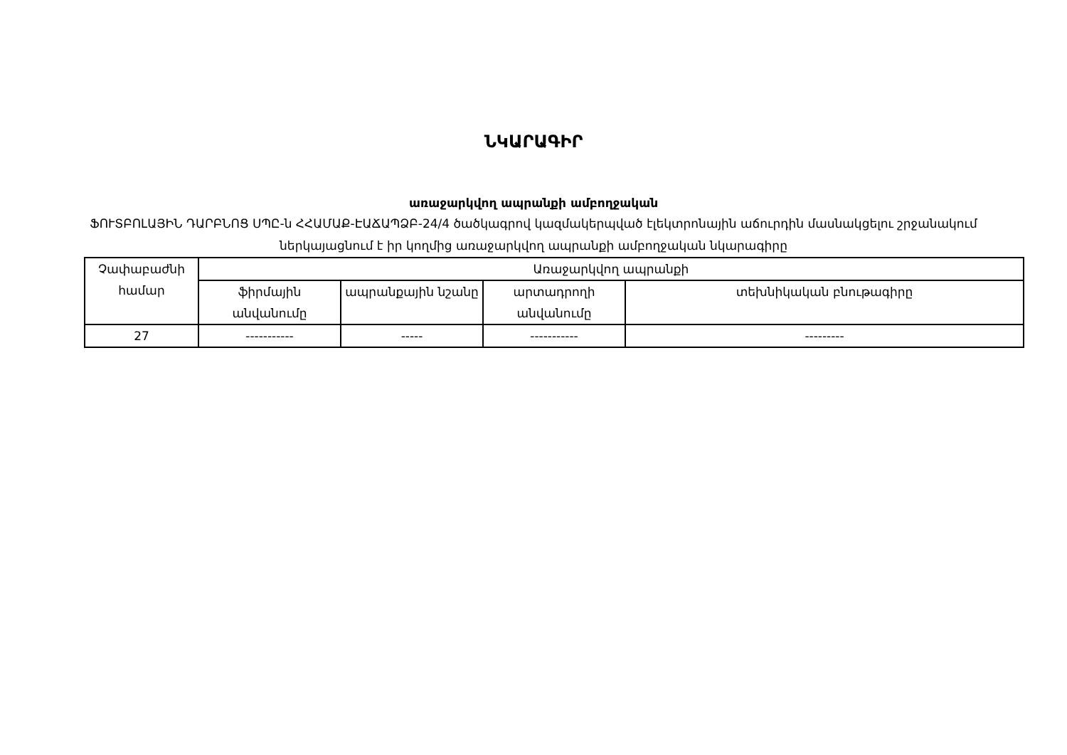ՆԿԱՐԱԳԻՐ
առաջարկվող ապրանքի ամբողջական
ՖՈՒՏԲՈԼԱՅԻՆ ԴԱՐԲՆՈՑ ՍՊԸ-ն ՀՀԱՄԱՔ-ԷԱՃԱՊՁԲ-24/4 ծածկագրով կազմակերպված էլեկտրոնային աճուրդին մասնակցելու շրջանակում ներկայացնում է իր կողմից առաջարկվող ապրանքի ամբողջական նկարագիրը
| Չափաբաժնի համար | Առաջարկվող ապրանքի | | | |
| --- | --- | --- | --- | --- |
| | ֆիրմային անվանումը | ապրանքային նշանը | արտադրողի անվանումը | տեխնիկական բնութագիրը |
| 27 | ----------- | ----- | ----------- | --------- |